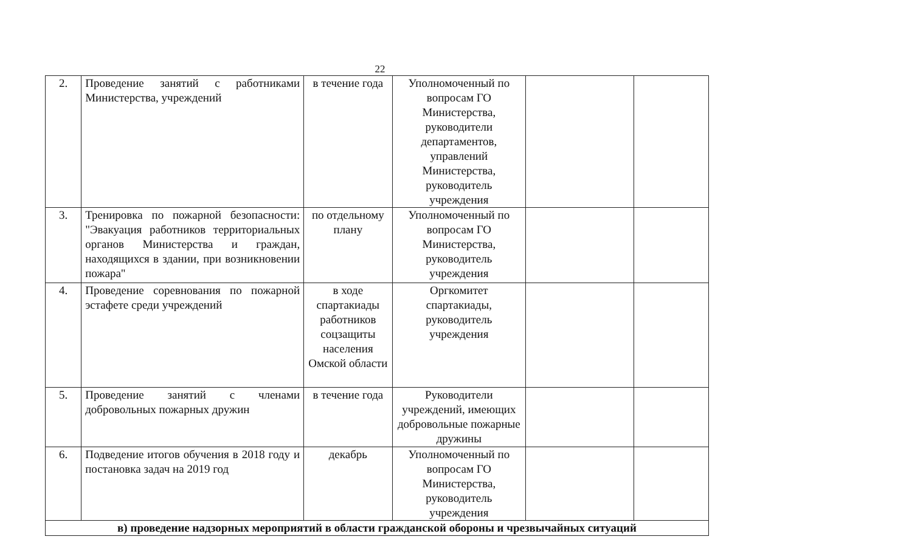22
| 2. | Проведение занятий с работниками Министерства, учреждений | в течение года | Уполномоченный по вопросам ГО Министерства, руководители департаментов, управлений Министерства, руководитель учреждения | | |
| 3. | Тренировка по пожарной безопасности: "Эвакуация работников территориальных органов Министерства и граждан, находящихся в здании, при возникновении пожара" | по отдельному плану | Уполномоченный по вопросам ГО Министерства, руководитель учреждения | | |
| 4. | Проведение соревнования по пожарной эстафете среди учреждений | в ходе спартакиады работников соцзащиты населения Омской области | Оргкомитет спартакиады, руководитель учреждения | | |
| 5. | Проведение занятий с членами добровольных пожарных дружин | в течение года | Руководители учреждений, имеющих добровольные пожарные дружины | | |
| 6. | Подведение итогов обучения в 2018 году и постановка задач на 2019 год | декабрь | Уполномоченный по вопросам ГО Министерства, руководитель учреждения | | |
| в) проведение надзорных мероприятий в области гражданской обороны и чрезвычайных ситуаций | | | | | |